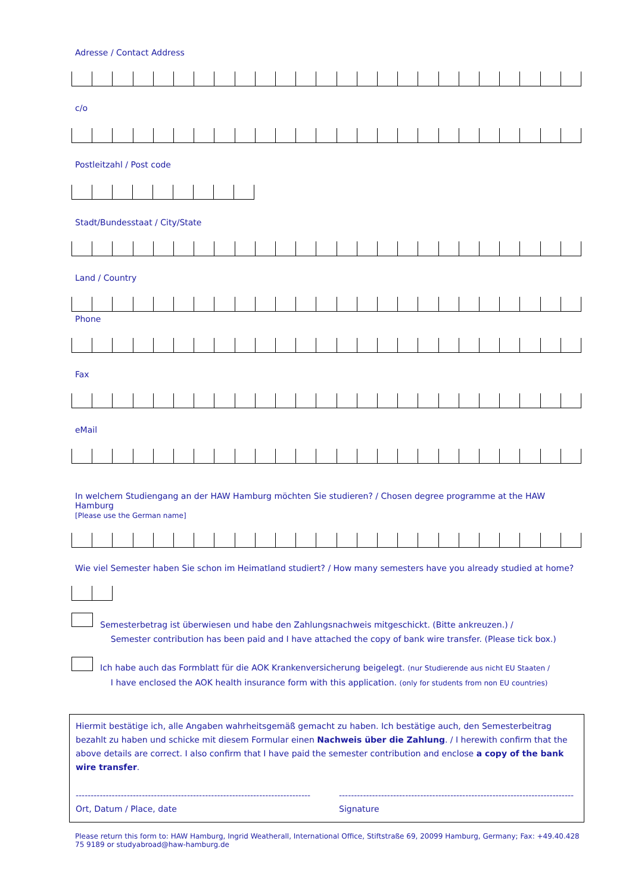Adresse / Contact Address
c/o
Postleitzahl / Post code
Stadt/Bundesstaat / City/State
Land / Country
Phone
Fax
eMail
In welchem Studiengang an der HAW Hamburg möchten Sie studieren? / Chosen degree programme at the HAW Hamburg
[Please use the German name]
Wie viel Semester haben Sie schon im Heimatland studiert? / How many semesters have you already studied at home?
Semesterbetrag ist überwiesen und habe den Zahlungsnachweis mitgeschickt. (Bitte ankreuzen.) /
Semester contribution has been paid and I have attached the copy of bank wire transfer. (Please tick box.)
Ich habe auch das Formblatt für die AOK Krankenversicherung beigelegt. (nur Studierende aus nicht EU Staaten /
I have enclosed the AOK health insurance form with this application. (only for students from non EU countries)
Hiermit bestätige ich, alle Angaben wahrheitsgemäß gemacht zu haben. Ich bestätige auch, den Semesterbeitrag bezahlt zu haben und schicke mit diesem Formular einen Nachweis über die Zahlung. / I herewith confirm that the above details are correct. I also confirm that I have paid the semester contribution and enclose a copy of the bank wire transfer.
------------------------------------------------------------------------------
Ort, Datum / Place, date
------------------------------------------------------------------------------
Signature
Please return this form to: HAW Hamburg, Ingrid Weatherall, International Office, Stiftstraße 69, 20099 Hamburg, Germany; Fax: +49.40.428 75 9189 or studyabroad@haw-hamburg.de